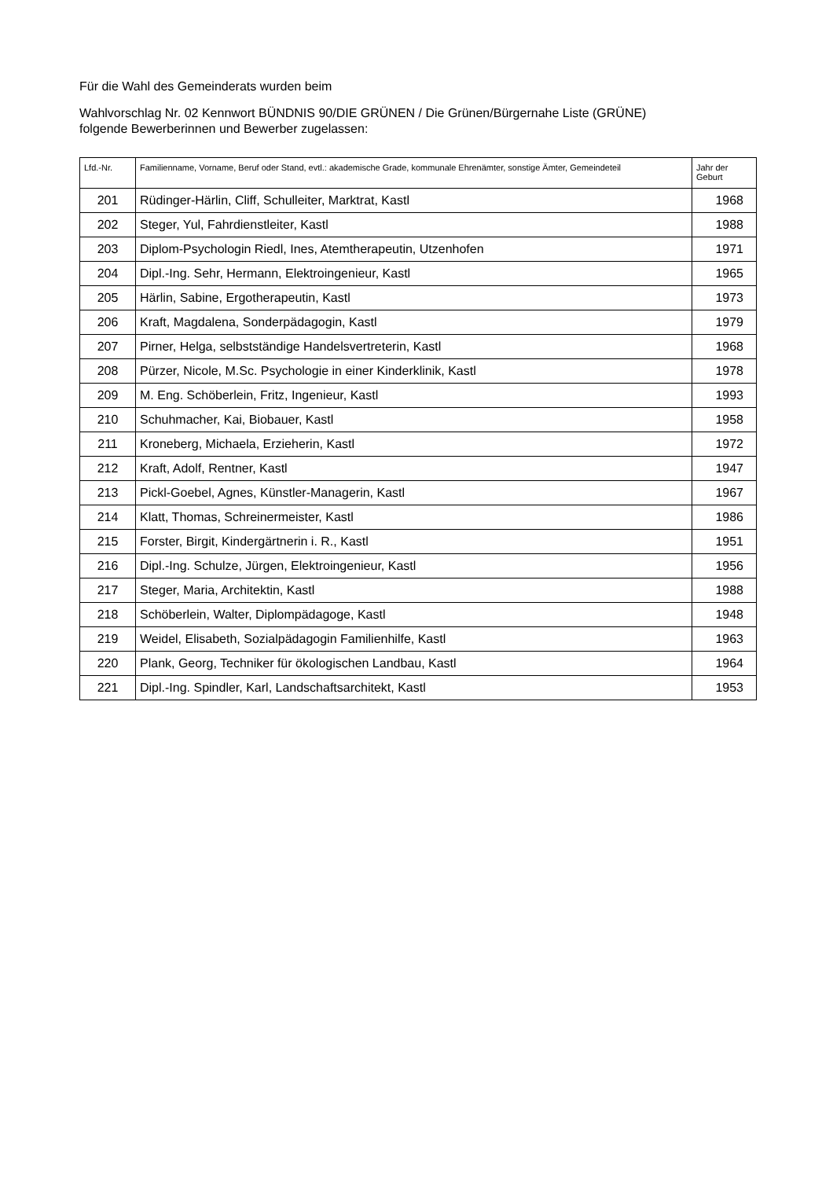Für die Wahl des Gemeinderats wurden beim
Wahlvorschlag Nr. 02 Kennwort BÜNDNIS 90/DIE GRÜNEN / Die Grünen/Bürgernahe Liste (GRÜNE)
folgende Bewerberinnen und Bewerber zugelassen:
| Lfd.-Nr. | Familienname, Vorname, Beruf oder Stand, evtl.: akademische Grade, kommunale Ehrenämter, sonstige Ämter, Gemeindeteil | Jahr der Geburt |
| --- | --- | --- |
| 201 | Rüdinger-Härlin, Cliff, Schulleiter, Marktrat, Kastl | 1968 |
| 202 | Steger, Yul, Fahrdienstleiter, Kastl | 1988 |
| 203 | Diplom-Psychologin Riedl, Ines, Atemtherapeutin, Utzenhofen | 1971 |
| 204 | Dipl.-Ing. Sehr, Hermann, Elektroingenieur, Kastl | 1965 |
| 205 | Härlin, Sabine, Ergotherapeutin, Kastl | 1973 |
| 206 | Kraft, Magdalena, Sonderpädagogin, Kastl | 1979 |
| 207 | Pirner, Helga, selbstständige Handelsvertreterin, Kastl | 1968 |
| 208 | Pürzer, Nicole, M.Sc. Psychologie in einer Kinderklinik, Kastl | 1978 |
| 209 | M. Eng. Schöberlein, Fritz, Ingenieur, Kastl | 1993 |
| 210 | Schuhmacher, Kai, Biobauer, Kastl | 1958 |
| 211 | Kroneberg, Michaela, Erzieherin, Kastl | 1972 |
| 212 | Kraft, Adolf, Rentner, Kastl | 1947 |
| 213 | Pickl-Goebel, Agnes, Künstler-Managerin, Kastl | 1967 |
| 214 | Klatt, Thomas, Schreinermeister, Kastl | 1986 |
| 215 | Forster, Birgit, Kindergärtnerin i. R., Kastl | 1951 |
| 216 | Dipl.-Ing. Schulze, Jürgen, Elektroingenieur, Kastl | 1956 |
| 217 | Steger, Maria, Architektin, Kastl | 1988 |
| 218 | Schöberlein, Walter, Diplompädagoge, Kastl | 1948 |
| 219 | Weidel, Elisabeth, Sozialpädagogin Familienhilfe, Kastl | 1963 |
| 220 | Plank, Georg, Techniker für ökologischen Landbau, Kastl | 1964 |
| 221 | Dipl.-Ing. Spindler, Karl, Landschaftsarchitekt, Kastl | 1953 |